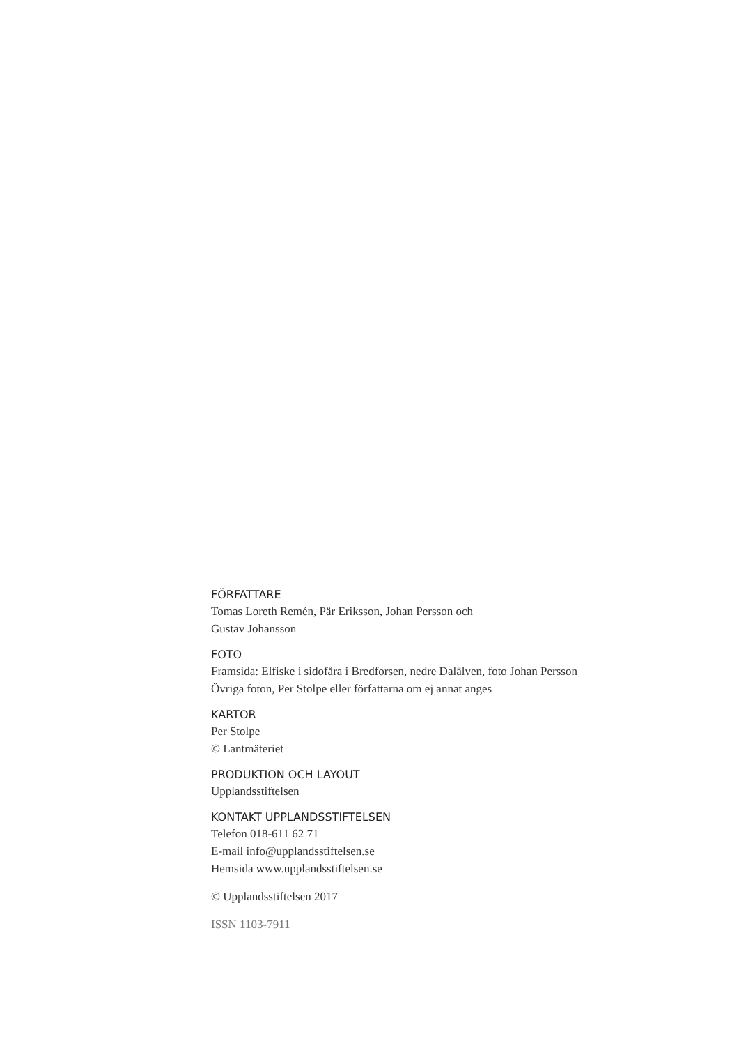FÖRFATTARE
Tomas Loreth Remén, Pär Eriksson, Johan Persson och
Gustav Johansson
FOTO
Framsida: Elfiske i sidofåra i Bredforsen, nedre Dalälven, foto Johan Persson
Övriga foton, Per Stolpe eller författarna om ej annat anges
KARTOR
Per Stolpe
© Lantmäteriet
PRODUKTION OCH LAYOUT
Upplandsstiftelsen
KONTAKT UPPLANDSSTIFTELSEN
Telefon 018-611 62 71
E-mail info@upplandsstiftelsen.se
Hemsida www.upplandsstiftelsen.se
© Upplandsstiftelsen 2017
ISSN 1103-7911